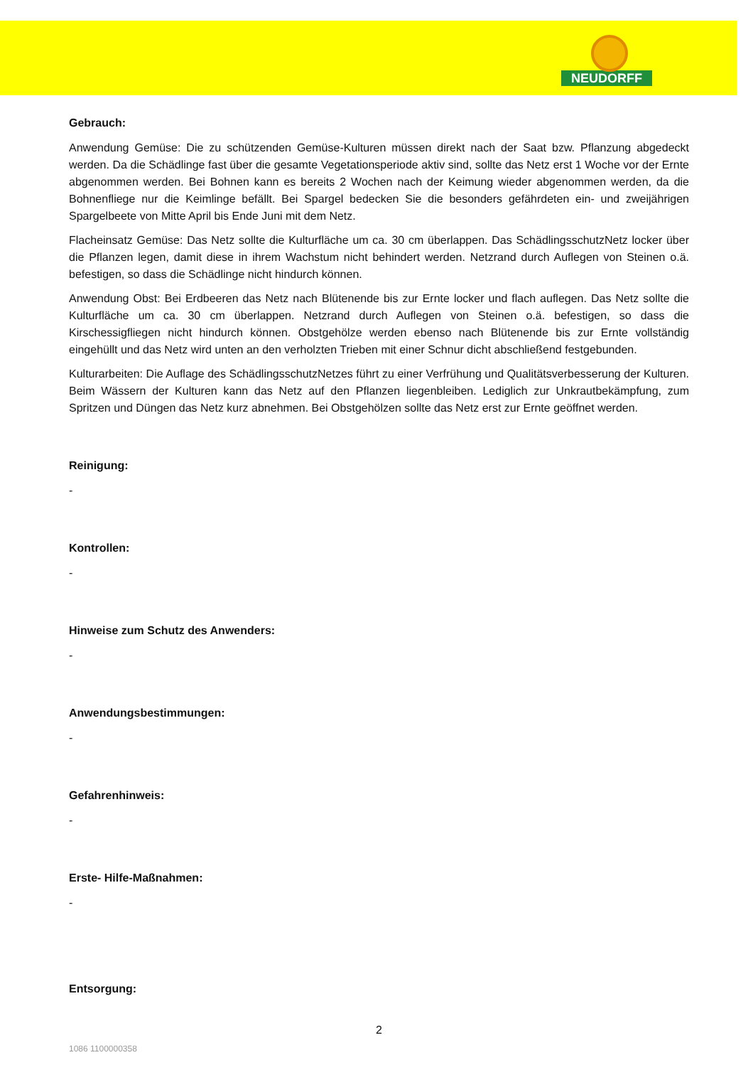NEUDORFF
Gebrauch:
Anwendung Gemüse: Die zu schützenden Gemüse-Kulturen müssen direkt nach der Saat bzw. Pflanzung abgedeckt werden. Da die Schädlinge fast über die gesamte Vegetationsperiode aktiv sind, sollte das Netz erst 1 Woche vor der Ernte abgenommen werden. Bei Bohnen kann es bereits 2 Wochen nach der Keimung wieder abgenommen werden, da die Bohnenfliege nur die Keimlinge befällt. Bei Spargel bedecken Sie die besonders gefährdeten ein- und zweijährigen Spargelbeete von Mitte April bis Ende Juni mit dem Netz.
Flacheinsatz Gemüse: Das Netz sollte die Kulturfläche um ca. 30 cm überlappen. Das SchädlingsschutzNetz locker über die Pflanzen legen, damit diese in ihrem Wachstum nicht behindert werden. Netzrand durch Auflegen von Steinen o.ä. befestigen, so dass die Schädlinge nicht hindurch können.
Anwendung Obst: Bei Erdbeeren das Netz nach Blütenende bis zur Ernte locker und flach auflegen. Das Netz sollte die Kulturfläche um ca. 30 cm überlappen. Netzrand durch Auflegen von Steinen o.ä. befestigen, so dass die Kirschessigfliegen nicht hindurch können. Obstgehölze werden ebenso nach Blütenende bis zur Ernte vollständig eingehüllt und das Netz wird unten an den verholzten Trieben mit einer Schnur dicht abschließend festgebunden.
Kulturarbeiten: Die Auflage des SchädlingsschutzNetzes führt zu einer Verfrühung und Qualitätsverbesserung der Kulturen. Beim Wässern der Kulturen kann das Netz auf den Pflanzen liegenbleiben. Lediglich zur Unkrautbekämpfung, zum Spritzen und Düngen das Netz kurz abnehmen. Bei Obstgehölzen sollte das Netz erst zur Ernte geöffnet werden.
Reinigung:
-
Kontrollen:
-
Hinweise zum Schutz des Anwenders:
-
Anwendungsbestimmungen:
-
Gefahrenhinweis:
-
Erste- Hilfe-Maßnahmen:
-
Entsorgung:
2
1086 1100000358